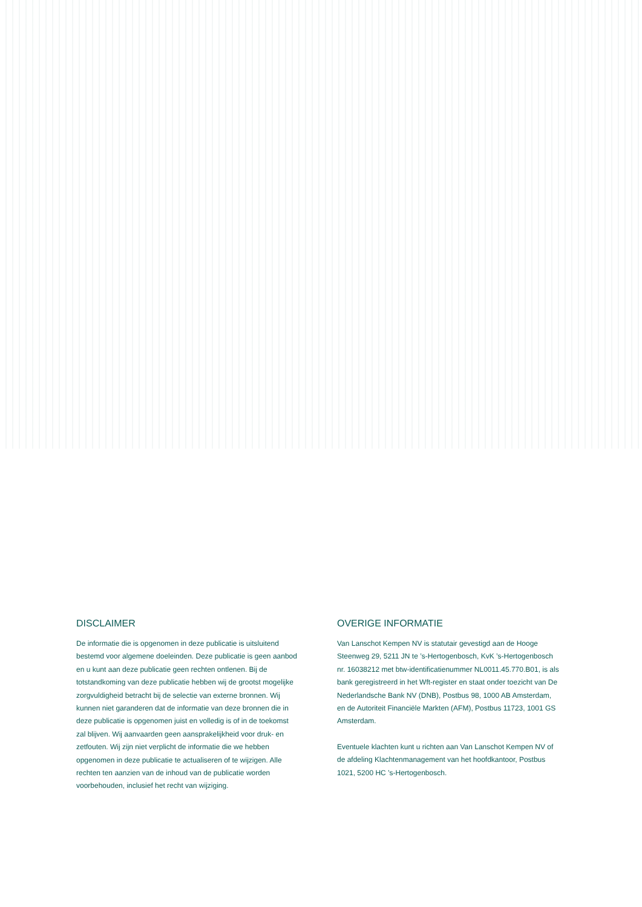DISCLAIMER
De informatie die is opgenomen in deze publicatie is uitsluitend bestemd voor algemene doeleinden. Deze publicatie is geen aanbod en u kunt aan deze publicatie geen rechten ontlenen. Bij de totstandkoming van deze publicatie hebben wij de grootst mogelijke zorgvuldigheid betracht bij de selectie van externe bronnen. Wij kunnen niet garanderen dat de informatie van deze bronnen die in deze publicatie is opgenomen juist en volledig is of in de toekomst zal blijven. Wij aanvaarden geen aansprakelijkheid voor druk- en zetfouten. Wij zijn niet verplicht de informatie die we hebben opgenomen in deze publicatie te actualiseren of te wijzigen. Alle rechten ten aanzien van de inhoud van de publicatie worden voorbehouden, inclusief het recht van wijziging.
OVERIGE INFORMATIE
Van Lanschot Kempen NV is statutair gevestigd aan de Hooge Steenweg 29, 5211 JN te ’s-Hertogenbosch, KvK ’s-Hertogenbosch nr. 16038212 met btw-identificatienummer NL0011.45.770.B01, is als bank geregistreerd in het Wft-register en staat onder toezicht van De Nederlandsche Bank NV (DNB), Postbus 98, 1000 AB Amsterdam, en de Autoriteit Financiële Markten (AFM), Postbus 11723, 1001 GS Amsterdam.
Eventuele klachten kunt u richten aan Van Lanschot Kempen NV of de afdeling Klachtenmanagement van het hoofdkantoor, Postbus 1021, 5200 HC ’s-Hertogenbosch.